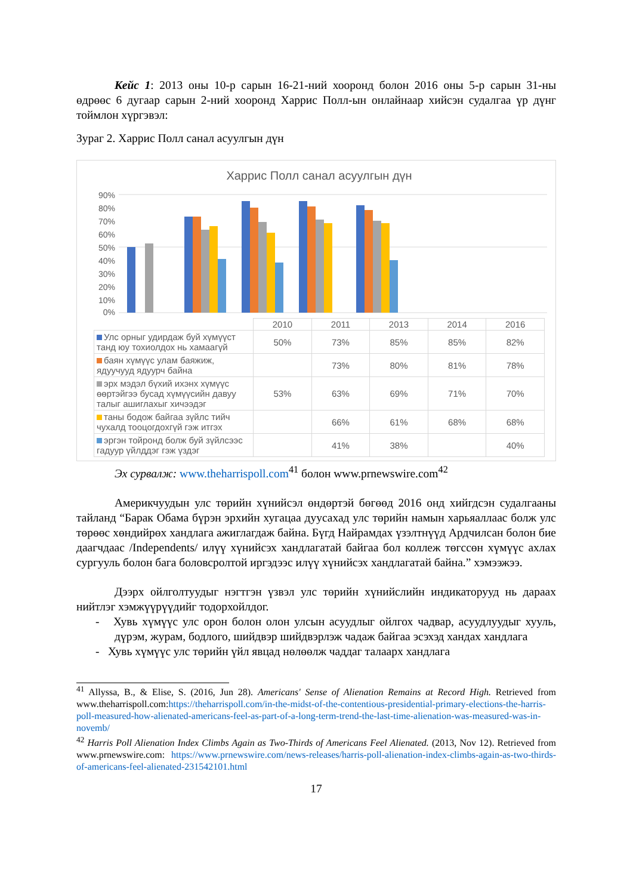Кейс 1: 2013 оны 10-р сарын 16-21-ний хооронд болон 2016 оны 5-р сарын 31-ны өдрөөс 6 дугаар сарын 2-ний хооронд Харрис Полл-ын онлайнаар хийсэн судалгаа үр дүнг тоймлон хүргэвэл:
Зураг 2. Харрис Полл санал асуулгын дүн
Харрис Полл санал асуулгын дүн
90%
80%
70%
60%
50%
40%
30%
20%
10%
0%
| | 2010 | 2011 | 2013 | 2014 | 2016 |
| Улс орныг удирдаж буй хүмүүст танд юу тохиолдох нь хамаагүй | 50% | 73% | 85% | 85% | 82% |
| баян хүмүүс улам баяжиж, ядуучууд ядуурч байна | | 73% | 80% | 81% | 78% |
| эрх мэдэл бүхий ихэнх хүмүүс өөртэйгээ бусад хүмүүсийн давуу талыг ашиглахыг хичээдэг | 53% | 63% | 69% | 71% | 70% |
| таны бодож байгаа зүйлс тийч чухалд тооцогдохгүй гэж итгэх | | 66% | 61% | 68% | 68% |
| эргэн тойронд болж буй зүйлсээс гадуур үйлддэг гэж үздэг | | 41% | 38% | | 40% |
Эх сурвалж: www.theharrispoll.com<sup>41</sup> болон www.prnewswire.com<sup>42</sup>
Америкчуудын улс төрийн хүнийсэл өндөртэй бөгөөд 2016 онд хийгдсэн судалгааны тайланд “Барак Обама бүрэн эрхийн хугацаа дуусахад улс төрийн намын харьяаллаас болж улс төрөөс хөндийрөх хандлага ажиглагдаж байна. Бүгд Найрамдах үзэлтнүүд Ардчилсан болон бие даагчдаас /Independents/ илүү хүнийсэх хандлагатай байгаа бол коллеж төгссөн хүмүүс ахлах сургууль болон бага боловсролтой иргэдээс илүү хүнийсэх хандлагатай байна.” хэмээжээ.
Дээрх ойлголтуудыг нэгтгэн үзвэл улс төрийн хүнийслийн индикаторууд нь дараах нийтлэг хэмжүүрүүдийг тодорхойлдог.
- Хувь хүмүүс улс орон болон олон улсын асуудлыг ойлгох чадвар, асуудлуудыг хууль, дүрэм, журам, бодлого, шийдвэр шийдвэрлэж чадаж байгаа эсэхэд хандах хандлага
- Хувь хүмүүс улс төрийн үйл явцад нөлөөлж чаддаг талаарх хандлага
<sup>41</sup> Allyssa, B., & Elise, S. (2016, Jun 28). Americans' Sense of Alienation Remains at Record High. Retrieved from www.theharrispoll.com:https://theharrispoll.com/in-the-midst-of-the-contentious-presidential-primary-elections-the-harris-poll-measured-how-alienated-americans-feel-as-part-of-a-long-term-trend-the-last-time-alienation-was-measured-was-in-novemb/
<sup>42</sup> Harris Poll Alienation Index Climbs Again as Two-Thirds of Americans Feel Alienated. (2013, Nov 12). Retrieved from www.prnewswire.com: https://www.prnewswire.com/news-releases/harris-poll-alienation-index-climbs-again-as-two-thirds-of-americans-feel-alienated-231542101.html
17